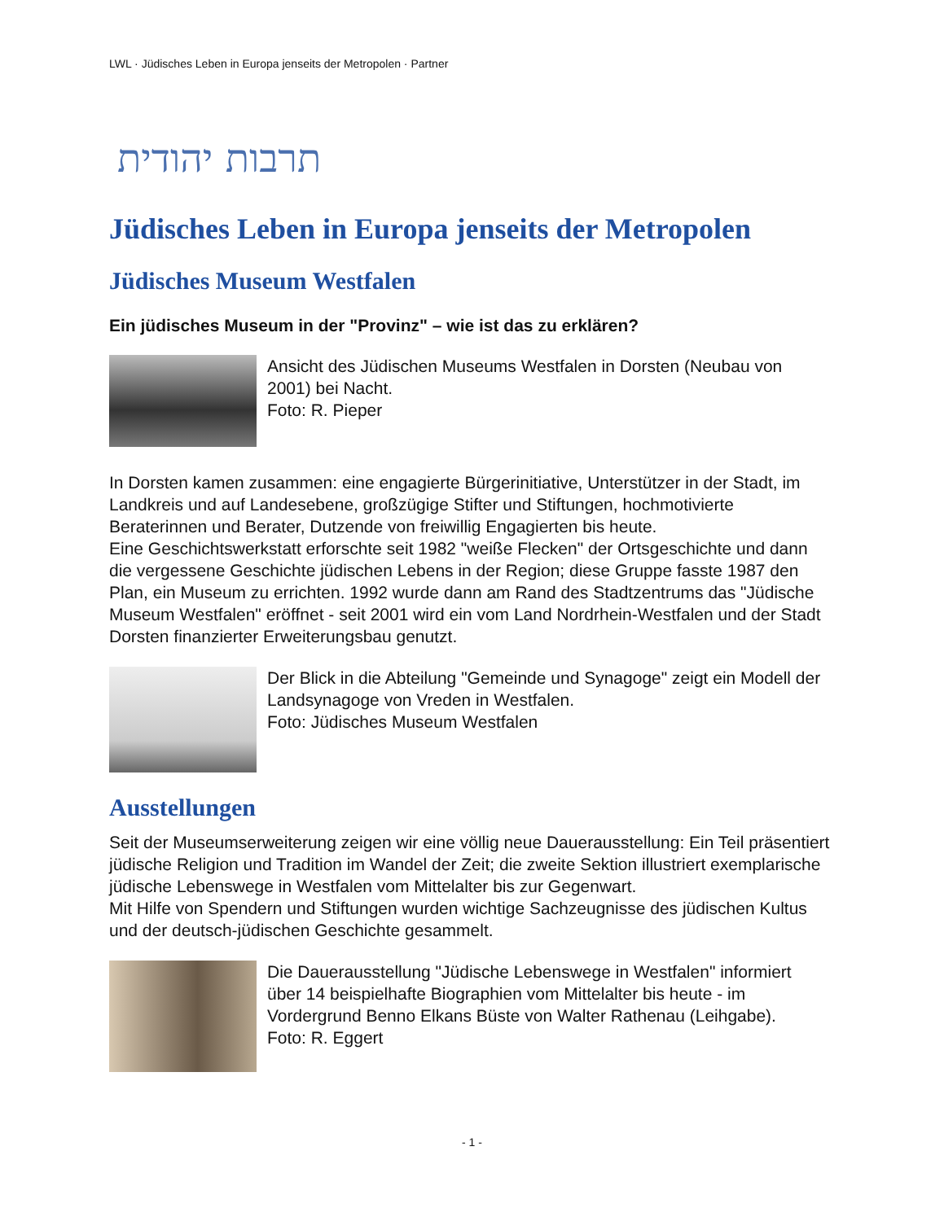LWL · Jüdisches Leben in Europa jenseits der Metropolen · Partner
תרבות יהודית
Jüdisches Leben in Europa jenseits der Metropolen
Jüdisches Museum Westfalen
Ein jüdisches Museum in der "Provinz" – wie ist das zu erklären?
Ansicht des Jüdischen Museums Westfalen in Dorsten (Neubau von 2001) bei Nacht.
Foto: R. Pieper
In Dorsten kamen zusammen: eine engagierte Bürgerinitiative, Unterstützer in der Stadt, im Landkreis und auf Landesebene, großzügige Stifter und Stiftungen, hochmotivierte Beraterinnen und Berater, Dutzende von freiwillig Engagierten bis heute.
Eine Geschichtswerkstatt erforschte seit 1982 "weiße Flecken" der Ortsgeschichte und dann die vergessene Geschichte jüdischen Lebens in der Region; diese Gruppe fasste 1987 den Plan, ein Museum zu errichten. 1992 wurde dann am Rand des Stadtzentrums das "Jüdische Museum Westfalen" eröffnet - seit 2001 wird ein vom Land Nordrhein-Westfalen und der Stadt Dorsten finanzierter Erweiterungsbau genutzt.
Der Blick in die Abteilung "Gemeinde und Synagoge" zeigt ein Modell der Landsynagoge von Vreden in Westfalen.
Foto: Jüdisches Museum Westfalen
Ausstellungen
Seit der Museumserweiterung zeigen wir eine völlig neue Dauerausstellung: Ein Teil präsentiert jüdische Religion und Tradition im Wandel der Zeit; die zweite Sektion illustriert exemplarische jüdische Lebenswege in Westfalen vom Mittelalter bis zur Gegenwart.
Mit Hilfe von Spendern und Stiftungen wurden wichtige Sachzeugnisse des jüdischen Kultus und der deutsch-jüdischen Geschichte gesammelt.
Die Dauerausstellung "Jüdische Lebenswege in Westfalen" informiert über 14 beispielhafte Biographien vom Mittelalter bis heute - im Vordergrund Benno Elkans Büste von Walter Rathenau (Leihgabe).
Foto: R. Eggert
- 1 -